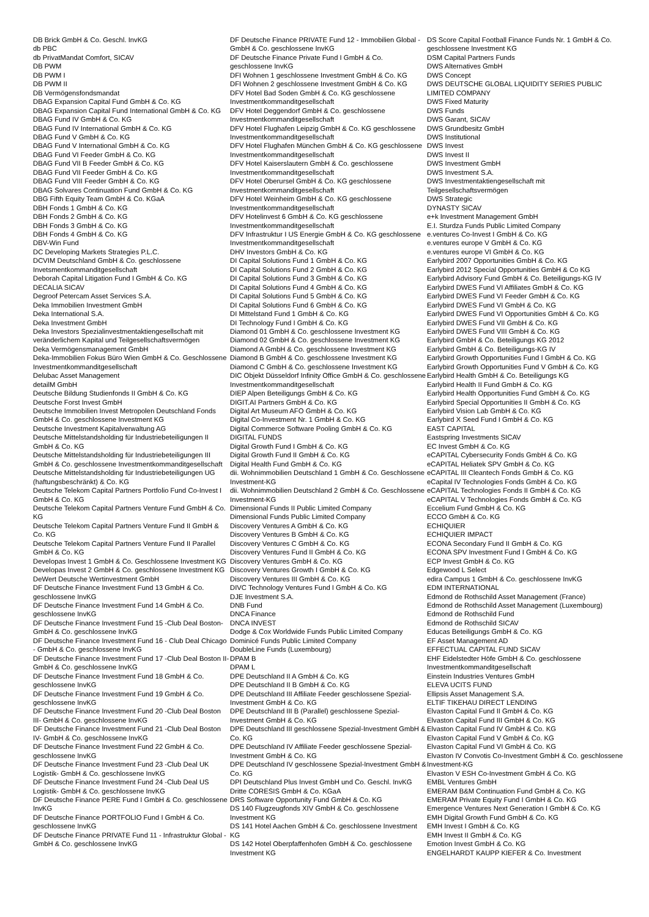DB Brick GmbH & Co. Geschl. InvKG
db PBC
db PrivatMandat Comfort, SICAV
DB PWM
DB PWM I
DB PWM II
DB Vermögensfondsmandat
DBAG Expansion Capital Fund GmbH & Co. KG
DBAG Expansion Capital Fund International GmbH & Co. KG
DBAG Fund IV GmbH & Co. KG
DBAG Fund IV International GmbH & Co. KG
DBAG Fund V GmbH & Co. KG
DBAG Fund V International GmbH & Co. KG
DBAG Fund VI Feeder GmbH & Co. KG
DBAG Fund VII B Feeder GmbH & Co. KG
DBAG Fund VII Feeder GmbH & Co. KG
DBAG Fund VIII Feeder GmbH & Co. KG
DBAG Solvares Continuation Fund GmbH & Co. KG
DBG Fifth Equity Team GmbH & Co. KGaA
DBH Fonds 1 GmbH & Co. KG
DBH Fonds 2 GmbH & Co. KG
DBH Fonds 3 GmbH & Co. KG
DBH Fonds 4 GmbH & Co. KG
DBV-Win Fund
DC Developing Markets Strategies P.L.C.
DCVIM Deutschland GmbH & Co. geschlossene Invetsmentkommanditgesellschaft
Deborah Capital Litigation Fund I GmbH & Co. KG
DECALIA SICAV
Degroof Petercam Asset Services S.A.
Deka Immobilien Investment GmbH
Deka International S.A.
Deka Investment GmbH
Deka Investors Spezialinvestmentaktiengesellschaft mit veränderlichem Kapital und Teilgesellschaftsvermögen
Deka Vermögensmanagement GmbH
Deka-Immobilien Fokus Büro Wien GmbH & Co. Geschlossene Investmentkommanditgesellschaft
Delubac Asset Management
detailM GmbH
Deutsche Bildung Studienfonds II GmbH & Co. KG
Deutsche Forst Invest GmbH
Deutsche Immobilien Invest Metropolen Deutschland Fonds GmbH & Co. geschlossene Investment KG
Deutsche Investment Kapitalverwaltung AG
Deutsche Mittelstandsholding für Industriebeteiligungen II GmbH & Co. KG
Deutsche Mittelstandsholding für Industriebeteiligungen III GmbH & Co. geschlossene Investmentkommanditgesellschaft
Deutsche Mittelstandsholding für Industriebeteiligungen UG (haftungsbeschränkt) & Co. KG
Deutsche Telekom Capital Partners Portfolio Fund Co-Invest I GmbH & Co. KG
Deutsche Telekom Capital Partners Venture Fund GmbH & Co. KG
Deutsche Telekom Capital Partners Venture Fund II GmbH & Co. KG
Deutsche Telekom Capital Partners Venture Fund II Parallel GmbH & Co. KG
Developas Invest 1 GmbH & Co. Geschlossene Investment KG
Developas Invest 2 GmbH & Co. geschlossene Investment KG
DeWert Deutsche Wertinvestment GmbH
DF Deutsche Finance Investment Fund 13 GmbH & Co. geschlossene InvKG
DF Deutsche Finance Investment Fund 14 GmbH & Co. geschlossene InvKG
DF Deutsche Finance Investment Fund 15 -Club Deal Boston- GmbH & Co. geschlossene InvKG
DF Deutsche Finance Investment Fund 16 - Club Deal Chicago - GmbH & Co. geschlossene InvKG
DF Deutsche Finance Investment Fund 17 -Club Deal Boston II- GmbH & Co. geschlossene InvKG
DF Deutsche Finance Investment Fund 18 GmbH & Co. geschlossene InvKG
DF Deutsche Finance Investment Fund 19 GmbH & Co. geschlossene InvKG
DF Deutsche Finance Investment Fund 20 -Club Deal Boston III- GmbH & Co. geschlossene InvKG
DF Deutsche Finance Investment Fund 21 -Club Deal Boston IV- GmbH & Co. geschlossene InvKG
DF Deutsche Finance Investment Fund 22 GmbH & Co. geschlossene InvKG
DF Deutsche Finance Investment Fund 23 -Club Deal UK Logistik- GmbH & Co. geschlossene InvKG
DF Deutsche Finance Investment Fund 24 -Club Deal US Logistik- GmbH & Co. geschlossene InvKG
DF Deutsche Finance PERE Fund I GmbH & Co. geschlossene InvKG
DF Deutsche Finance PORTFOLIO Fund I GmbH & Co. geschlossene InvKG
DF Deutsche Finance PRIVATE Fund 11 - Infrastruktur Global - GmbH & Co. geschlossene InvKG
DF Deutsche Finance PRIVATE Fund 12 - Immobilien Global - GmbH & Co. geschlossene InvKG
DF Deutsche Finance Private Fund I GmbH & Co. geschlossene InvKG
DFI Wohnen 1 geschlossene Investment GmbH & Co. KG
DFI Wohnen 2 geschlossene Investment GmbH & Co. KG
DFV Hotel Bad Soden GmbH & Co. KG geschlossene Investmentkommanditgesellschaft
DFV Hotel Deggendorf GmbH & Co. geschlossene Investmentkommanditgesellschaft
DFV Hotel Flughafen Leipzig GmbH & Co. KG geschlossene Investmentkommanditgesellschaft
DFV Hotel Flughafen München GmbH & Co. KG geschlossene Investmentkommanditgesellschaft
DFV Hotel Kaiserslautern GmbH & Co. geschlossene Investmentkommanditgesellschaft
DFV Hotel Oberursel GmbH & Co. KG geschlossene Investmentkommanditgesellschaft
DFV Hotel Weinheim GmbH & Co. KG geschlossene Investmentkommanditgesellschaft
DFV Hotelinvest 6 GmbH & Co. KG geschlossene Investmentkommanditgesellschaft
DFV Infrastruktur I US Energie GmbH & Co. KG geschlossene Investmentkommanditgesellschaft
DHV Investors GmbH & Co. KG
DI Capital Solutions Fund 1 GmbH & Co. KG
DI Capital Solutions Fund 2 GmbH & Co. KG
DI Capital Solutions Fund 3 GmbH & Co. KG
DI Capital Solutions Fund 4 GmbH & Co. KG
DI Capital Solutions Fund 5 GmbH & Co. KG
DI Capital Solutions Fund 6 GmbH & Co. KG
DI Mittelstand Fund 1 GmbH & Co. KG
DI Technology Fund I GmbH & Co. KG
Diamond 01 GmbH & Co. geschlossene Investment KG
Diamond 02 GmbH & Co. geschlossene Investment KG
Diamond A GmbH & Co. geschlossene Investment KG
Diamond B GmbH & Co. geschlossene Investment KG
Diamond C GmbH & Co. geschlossene Investment KG
DIC Objekt Düsseldorf Infinity Office GmbH & Co. geschlossene Investmentkommanditgesellschaft
DIEP Alpen Beteiligungs GmbH & Co. KG
DIGIT.AI Partners GmbH & Co. KG
Digital Art Museum AFO GmbH & Co. KG
Digital Co-Investment Nr. 1 GmbH & Co. KG
Digital Commerce Software Pooling GmbH & Co. KG
DIGITAL FUNDS
Digital Growth Fund I GmbH & Co. KG
Digital Growth Fund II GmbH & Co. KG
Digital Health Fund GmbH & Co. KG
dii. Wohnimmobilien Deutschland 1 GmbH & Co. Geschlossene Investment-KG
dii. Wohnimmobilien Deutschland 2 GmbH & Co. Geschlossene Investment-KG
Dimensional Funds II Public Limited Company
Dimensional Funds Public Limited Company
Discovery Ventures A GmbH & Co. KG
Discovery Ventures B GmbH & Co. KG
Discovery Ventures C GmbH & Co. KG
Discovery Ventures Fund II GmbH & Co. KG
Discovery Ventures GmbH & Co. KG
Discovery Ventures Growth I GmbH & Co. KG
Discovery Ventures III GmbH & Co. KG
DIVC Technology Ventures Fund I GmbH & Co. KG
DJE Investment S.A.
DNB Fund
DNCA Finance
DNCA INVEST
Dodge & Cox Worldwide Funds Public Limited Company
Dominicé Funds Public Limited Company
DoubleLine Funds (Luxembourg)
DPAM B
DPAM L
DPE Deutschland II A GmbH & Co. KG
DPE Deutschland II B GmbH & Co. KG
DPE Deutschland III Affiliate Feeder geschlossene Spezial-Investment GmbH & Co. KG
DPE Deutschland III B (Parallel) geschlossene Spezial-Investment GmbH & Co. KG
DPE Deutschland III geschlossene Spezial-Investment GmbH & Co. KG
DPE Deutschland IV Affiliate Feeder geschlossene Spezial-Investment GmbH & Co. KG
DPE Deutschland IV geschlossene Spezial-Investment GmbH & Co. KG
DPI Deutschland Plus Invest GmbH und Co. Geschl. InvKG
Dritte CORESIS GmbH & Co. KGaA
DRS Software Opportunity Fund GmbH & Co. KG
DS 140 Flugzeugfonds XIV GmbH & Co. geschlossene Investment KG
DS 141 Hotel Aachen GmbH & Co. geschlossene Investment KG
DS 142 Hotel Oberpfaffenhofen GmbH & Co. geschlossene Investment KG
DS Score Capital Football Finance Funds Nr. 1 GmbH & Co. geschlossene Investment KG
DSM Capital Partners Funds
DWS Alternatives GmbH
DWS Concept
DWS DEUTSCHE GLOBAL LIQUIDITY SERIES PUBLIC LIMITED COMPANY
DWS Fixed Maturity
DWS Funds
DWS Garant, SICAV
DWS Grundbesitz GmbH
DWS Institutional
DWS Invest
DWS Invest II
DWS Investment GmbH
DWS Investment S.A.
DWS Investmentaktiengesellschaft mit Teilgesellschaftsvermögen
DWS Strategic
DYNASTY SICAV
e+k Investment Management GmbH
E.I. Sturdza Funds Public Limited Company
e.ventures Co-Invest I GmbH & Co. KG
e.ventures europe V GmbH & Co. KG
e.ventures europe VI GmbH & Co. KG
Earlybird 2007 Opportunities GmbH & Co. KG
Earlybird 2012 Special Opportunities GmbH & Co KG
Earlybird Advisory Fund GmbH & Co. Beteiligungs-KG IV
Earlybird DWES Fund VI Affiliates GmbH & Co. KG
Earlybird DWES Fund VI Feeder GmbH & Co. KG
Earlybird DWES Fund VI GmbH & Co. KG
Earlybird DWES Fund VI Opportunities GmbH & Co. KG
Earlybird DWES Fund VII GmbH & Co. KG
Earlybird DWES Fund VIII GmbH & Co. KG
Earlybird GmbH & Co. Beteiligungs KG 2012
Earlybird GmbH & Co. Beteiligungs-KG IV
Earlybird Growth Opportunities Fund I GmbH & Co. KG
Earlybird Growth Opportunities Fund V GmbH & Co. KG
Earlybird Health GmbH & Co. Beteiligungs KG
Earlybird Health II Fund GmbH & Co. KG
Earlybird Health Opportunities Fund GmbH & Co. KG
Earlybird Special Opportunities II GmbH & Co. KG
Earlybird Vision Lab GmbH & Co. KG
Earlybird X Seed Fund I GmbH & Co. KG
EAST CAPITAL
Eastspring Investments SICAV
EC Invest GmbH & Co. KG
eCAPITAL Cybersecurity Fonds GmbH & Co. KG
eCAPITAL Heliatek SPV GmbH & Co. KG
eCAPITAL III Cleantech Fonds GmbH & Co. KG
eCapital IV Technologies Fonds GmbH & Co. KG
eCAPITAL Technologies Fonds II GmbH & Co. KG
eCAPITAL V Technologies Fonds GmbH & Co. KG
Eccelium Fund GmbH & Co. KG
ECCO GmbH & Co. KG
ECHIQUIER
ECHIQUIER IMPACT
ECONA Secondary Fund II GmbH & Co. KG
ECONA SPV Investment Fund I GmbH & Co. KG
ECP Invest GmbH & Co. KG
Edgewood L Select
edira Campus 1 GmbH & Co. geschlossene InvKG
EDM INTERNATIONAL
Edmond de Rothschild Asset Management (France)
Edmond de Rothschild Asset Management (Luxembourg)
Edmond de Rothschild Fund
Edmond de Rothschild SICAV
Educas Beteiligungs GmbH & Co. KG
EF Asset Management AD
EFFECTUAL CAPITAL FUND SICAV
EHF Eidelstedter Höfe GmbH & Co. geschlossene Investmentkommanditgesellschaft
Einstein Industries Ventures GmbH
ELEVA UCITS FUND
Ellipsis Asset Management S.A.
ELTIF TIKEHAU DIRECT LENDING
Elvaston Capital Fund II GmbH & Co. KG
Elvaston Capital Fund III GmbH & Co. KG
Elvaston Capital Fund IV GmbH & Co. KG
Elvaston Capital Fund V GmbH & Co. KG
Elvaston Capital Fund VI GmbH & Co. KG
Elvaston IV Convotis Co-Investment GmbH & Co. geschlossene Investment-KG
Elvaston V ESH Co-Investment GmbH & Co. KG
EMBL Ventures GmbH
EMERAM B&M Continuation Fund GmbH & Co. KG
EMERAM Private Equity Fund I GmbH & Co. KG
Emergence Ventures Next Generation I GmbH & Co. KG
EMH Digital Growth Fund GmbH & Co. KG
EMH Invest I GmbH & Co. KG
EMH Invest II GmbH & Co. KG
Emotion Invest GmbH & Co. KG
ENGELHARDT KAUPP KIEFER & Co. Investment